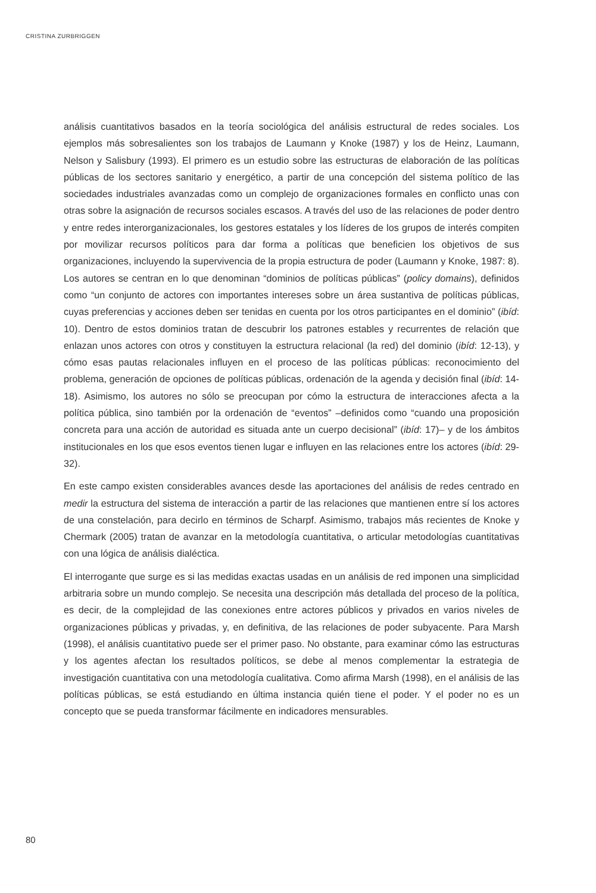CRISTINA ZURBRIGGEN
análisis cuantitativos basados en la teoría sociológica del análisis estructural de redes sociales. Los ejemplos más sobresalientes son los trabajos de Laumann y Knoke (1987) y los de Heinz, Laumann, Nelson y Salisbury (1993). El primero es un estudio sobre las estructuras de elaboración de las políticas públicas de los sectores sanitario y energético, a partir de una concepción del sistema político de las sociedades industriales avanzadas como un complejo de organizaciones formales en conflicto unas con otras sobre la asignación de recursos sociales escasos. A través del uso de las relaciones de poder dentro y entre redes interorganizacionales, los gestores estatales y los líderes de los grupos de interés compiten por movilizar recursos políticos para dar forma a políticas que beneficien los objetivos de sus organizaciones, incluyendo la supervivencia de la propia estructura de poder (Laumann y Knoke, 1987: 8). Los autores se centran en lo que denominan “dominios de políticas públicas” (policy domains), definidos como “un conjunto de actores con importantes intereses sobre un área sustantiva de políticas públicas, cuyas preferencias y acciones deben ser tenidas en cuenta por los otros participantes en el dominio” (ibíd: 10). Dentro de estos dominios tratan de descubrir los patrones estables y recurrentes de relación que enlazan unos actores con otros y constituyen la estructura relacional (la red) del dominio (ibíd: 12-13), y cómo esas pautas relacionales influyen en el proceso de las políticas públicas: reconocimiento del problema, generación de opciones de políticas públicas, ordenación de la agenda y decisión final (ibíd: 14-18). Asimismo, los autores no sólo se preocupan por cómo la estructura de interacciones afecta a la política pública, sino también por la ordenación de “eventos” –definidos como “cuando una proposición concreta para una acción de autoridad es situada ante un cuerpo decisional” (ibíd: 17)– y de los ámbitos institucionales en los que esos eventos tienen lugar e influyen en las relaciones entre los actores (ibíd: 29-32).
En este campo existen considerables avances desde las aportaciones del análisis de redes centrado en medir la estructura del sistema de interacción a partir de las relaciones que mantienen entre sí los actores de una constelación, para decirlo en términos de Scharpf. Asimismo, trabajos más recientes de Knoke y Chermark (2005) tratan de avanzar en la metodología cuantitativa, o articular metodologías cuantitativas con una lógica de análisis dialéctica.
El interrogante que surge es si las medidas exactas usadas en un análisis de red imponen una simplicidad arbitraria sobre un mundo complejo. Se necesita una descripción más detallada del proceso de la política, es decir, de la complejidad de las conexiones entre actores públicos y privados en varios niveles de organizaciones públicas y privadas, y, en definitiva, de las relaciones de poder subyacente. Para Marsh (1998), el análisis cuantitativo puede ser el primer paso. No obstante, para examinar cómo las estructuras y los agentes afectan los resultados políticos, se debe al menos complementar la estrategia de investigación cuantitativa con una metodología cualitativa. Como afirma Marsh (1998), en el análisis de las políticas públicas, se está estudiando en última instancia quién tiene el poder. Y el poder no es un concepto que se pueda transformar fácilmente en indicadores mensurables.
80